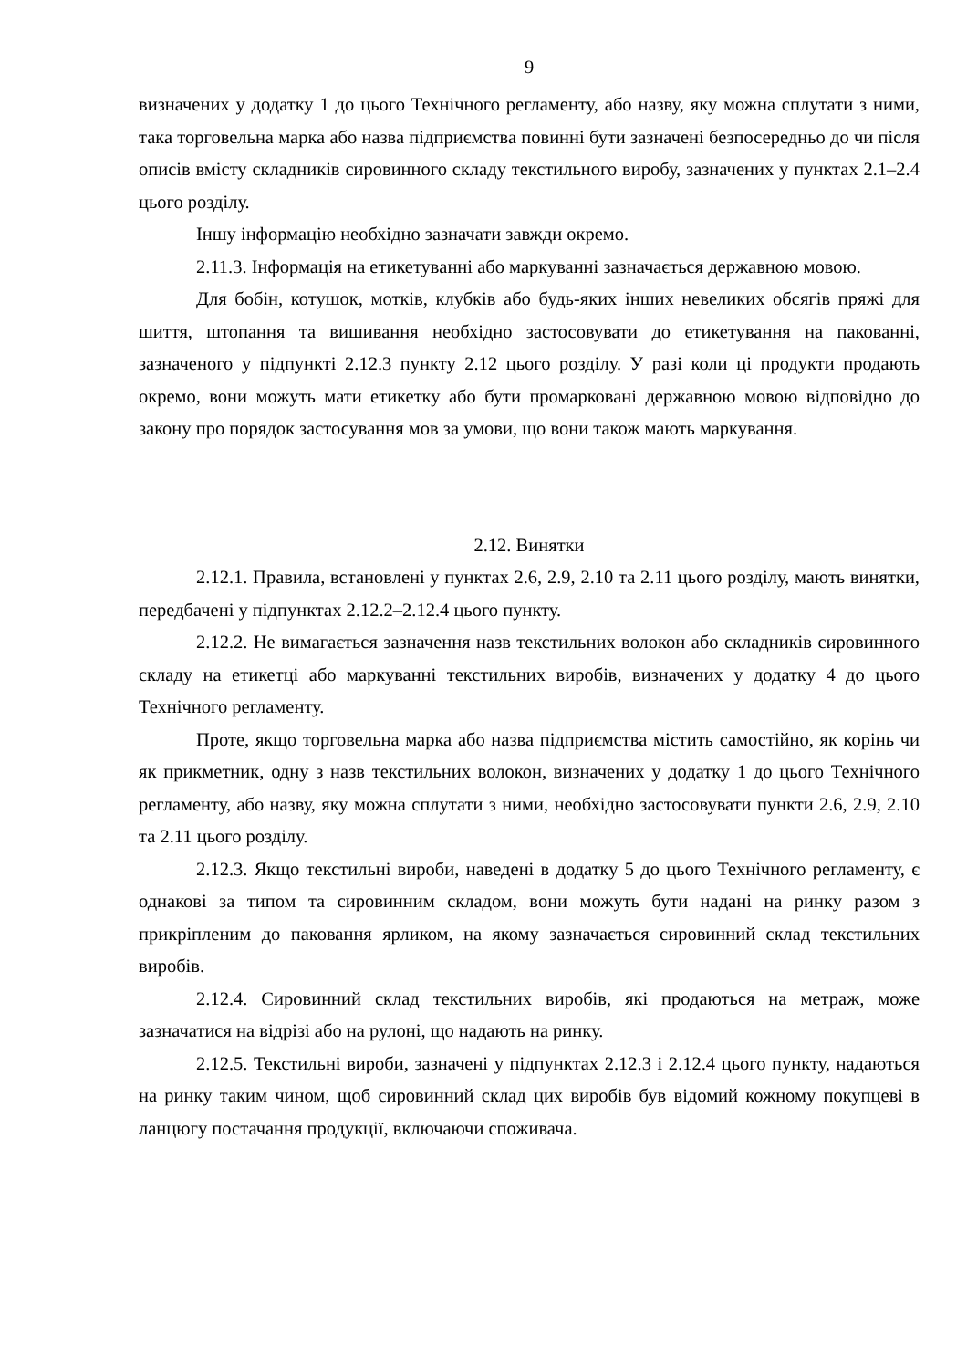9
визначених у додатку 1 до цього Технічного регламенту, або назву, яку можна сплутати з ними, така торговельна марка або назва підприємства повинні бути зазначені безпосередньо до чи після описів вмісту складників сировинного складу текстильного виробу, зазначених у пунктах 2.1–2.4 цього розділу.
Іншу інформацію необхідно зазначати завжди окремо.
2.11.3. Інформація на етикетуванні або маркуванні зазначається державною мовою.
Для бобін, котушок, мотків, клубків або будь-яких інших невеликих обсягів пряжі для шиття, штопання та вишивання необхідно застосовувати до етикетування на пакованні, зазначеного у підпункті 2.12.3 пункту 2.12 цього розділу. У разі коли ці продукти продають окремо, вони можуть мати етикетку або бути промарковані державною мовою відповідно до закону про порядок застосування мов за умови, що вони також мають маркування.
2.12. Винятки
2.12.1. Правила, встановлені у пунктах 2.6, 2.9, 2.10 та 2.11 цього розділу, мають винятки, передбачені у підпунктах 2.12.2–2.12.4 цього пункту.
2.12.2. Не вимагається зазначення назв текстильних волокон або складників сировинного складу на етикетці або маркуванні текстильних виробів, визначених у додатку 4 до цього Технічного регламенту.
Проте, якщо торговельна марка або назва підприємства містить самостійно, як корінь чи як прикметник, одну з назв текстильних волокон, визначених у додатку 1 до цього Технічного регламенту, або назву, яку можна сплутати з ними, необхідно застосовувати пункти 2.6, 2.9, 2.10 та 2.11 цього розділу.
2.12.3. Якщо текстильні вироби, наведені в додатку 5 до цього Технічного регламенту, є однакові за типом та сировинним складом, вони можуть бути надані на ринку разом з прикріпленим до паковання ярликом, на якому зазначається сировинний склад текстильних виробів.
2.12.4. Сировинний склад текстильних виробів, які продаються на метраж, може зазначатися на відрізі або на рулоні, що надають на ринку.
2.12.5. Текстильні вироби, зазначені у підпунктах 2.12.3 і 2.12.4 цього пункту, надаються на ринку таким чином, щоб сировинний склад цих виробів був відомий кожному покупцеві в ланцюгу постачання продукції, включаючи споживача.